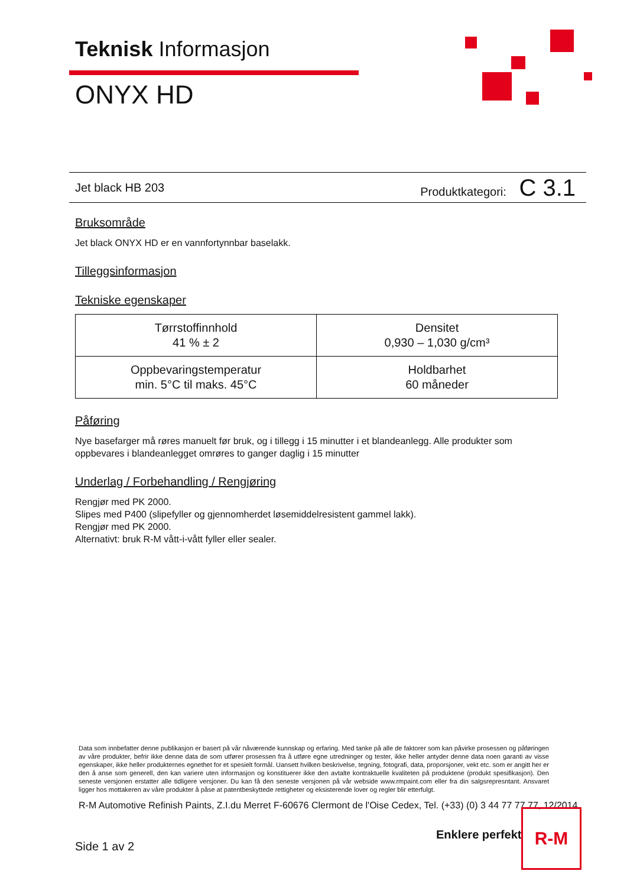Teknisk Informasjon
ONYX HD
Jet black HB 203 Produktkategori: C 3.1
Bruksområde
Jet black ONYX HD er en vannfortynnbar baselakk.
Tilleggsinformasjon
Tekniske egenskaper
| Tørrstoffinnhold 41 % ± 2 | Densitet 0,930 – 1,030 g/cm³ |
| Oppbevaringstemperatur min. 5°C til maks. 45°C | Holdbarhet 60 måneder |
Påføring
Nye basefarger må røres manuelt før bruk, og i tillegg i 15 minutter i et blandeanlegg. Alle produkter som oppbevares i blandeanlegget omrøres to ganger daglig i 15 minutter
Underlag / Forbehandling / Rengjøring
Rengjør med PK 2000.
Slipes med P400 (slipefyller og gjennomherdet løsemiddelresistent gammel lakk).
Rengjør med PK 2000.
Alternativt: bruk R-M vått-i-vått fyller eller sealer.
Data som innbefatter denne publikasjon er basert på vår nåværende kunnskap og erfaring. Med tanke på alle de faktorer som kan påvirke prosessen og påføringen av våre produkter, befrir ikke denne data de som utfører prosessen fra å utføre egne utredninger og tester, ikke heller antyder denne data noen garanti av visse egenskaper, ikke heller produkternes egnethet for et spesielt formål. Uansett hvilken beskrivelse, tegning, fotografi, data, proporsjoner, vekt etc. som er angitt her er den å anse som generell, den kan variere uten informasjon og konstituerer ikke den avtalte kontraktuelle kvaliteten på produktene (produkt spesifikasjon). Den seneste versjonen erstatter alle tidligere versjoner. Du kan få den seneste versjonen på vår webside www.rmpaint.com eller fra din salgsrepresntant. Ansvaret ligger hos mottakeren av våre produkter å påse at patentbeskyttede rettigheter og eksisterende lover og regler blir etterfulgt.
R-M Automotive Refinish Paints, Z.I.du Merret F-60676 Clermont de l'Oise Cedex, Tel. (+33) (0) 3 44 77 77 77, 12/2014
Enklere perfekt
Side 1 av 2
R-M